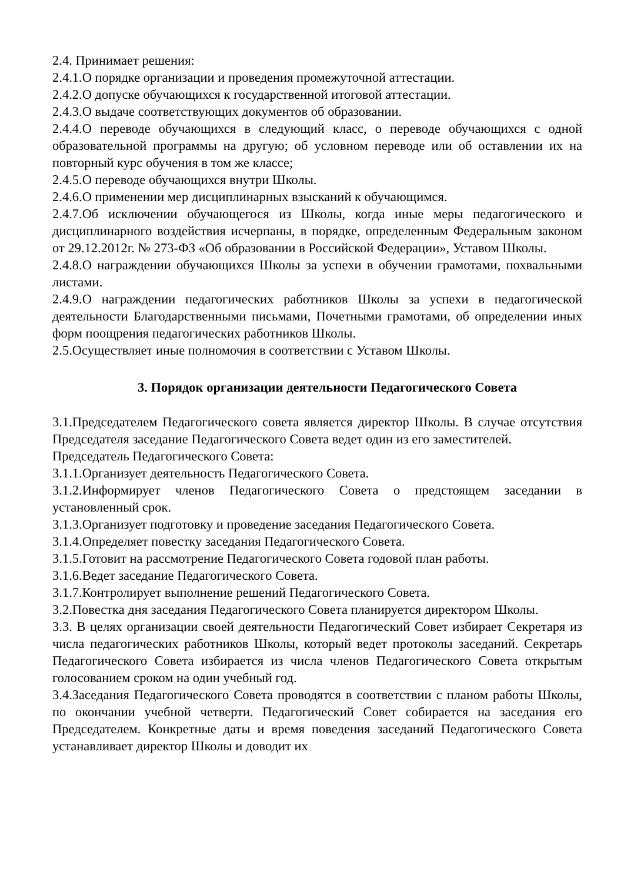2.4. Принимает решения:
2.4.1.О порядке организации и проведения промежуточной аттестации.
2.4.2.О допуске обучающихся к государственной итоговой аттестации.
2.4.3.О выдаче соответствующих документов об образовании.
2.4.4.О переводе обучающихся в следующий класс, о переводе обучающихся с одной образовательной программы на другую; об условном переводе или об оставлении их на повторный курс обучения в том же классе;
2.4.5.О переводе обучающихся внутри Школы.
2.4.6.О применении мер дисциплинарных взысканий к обучающимся.
2.4.7.Об исключении обучающегося из Школы, когда иные меры педагогического и дисциплинарного воздействия исчерпаны, в порядке, определенным Федеральным законом от 29.12.2012г. № 273-ФЗ «Об образовании в Российской Федерации», Уставом Школы.
2.4.8.О награждении обучающихся Школы за успехи в обучении грамотами, похвальными листами.
2.4.9.О награждении педагогических работников Школы за успехи в педагогической деятельности Благодарственными письмами, Почетными грамотами, об определении иных форм поощрения педагогических работников Школы.
2.5.Осуществляет иные полномочия в соответствии с Уставом Школы.
3. Порядок организации деятельности Педагогического Совета
3.1.Председателем Педагогического совета является директор Школы. В случае отсутствия Председателя заседание Педагогического Совета ведет один из его заместителей.
Председатель Педагогического Совета:
3.1.1.Организует деятельность Педагогического Совета.
3.1.2.Информирует членов Педагогического Совета о предстоящем заседании в установленный срок.
3.1.3.Организует подготовку и проведение заседания Педагогического Совета.
3.1.4.Определяет повестку заседания Педагогического Совета.
3.1.5.Готовит на рассмотрение Педагогического Совета годовой план работы.
3.1.6.Ведет заседание Педагогического Совета.
3.1.7.Контролирует выполнение решений Педагогического Совета.
3.2.Повестка дня заседания Педагогического Совета планируется директором Школы.
3.3. В целях организации своей деятельности Педагогический Совет избирает Секретаря из числа педагогических работников Школы, который ведет протоколы заседаний. Секретарь Педагогического Совета избирается из числа членов Педагогического Совета открытым голосованием сроком на один учебный год.
3.4.Заседания Педагогического Совета проводятся в соответствии с планом работы Школы, по окончании учебной четверти. Педагогический Совет собирается на заседания его Председателем. Конкретные даты и время поведения заседаний Педагогического Совета устанавливает директор Школы и доводит их